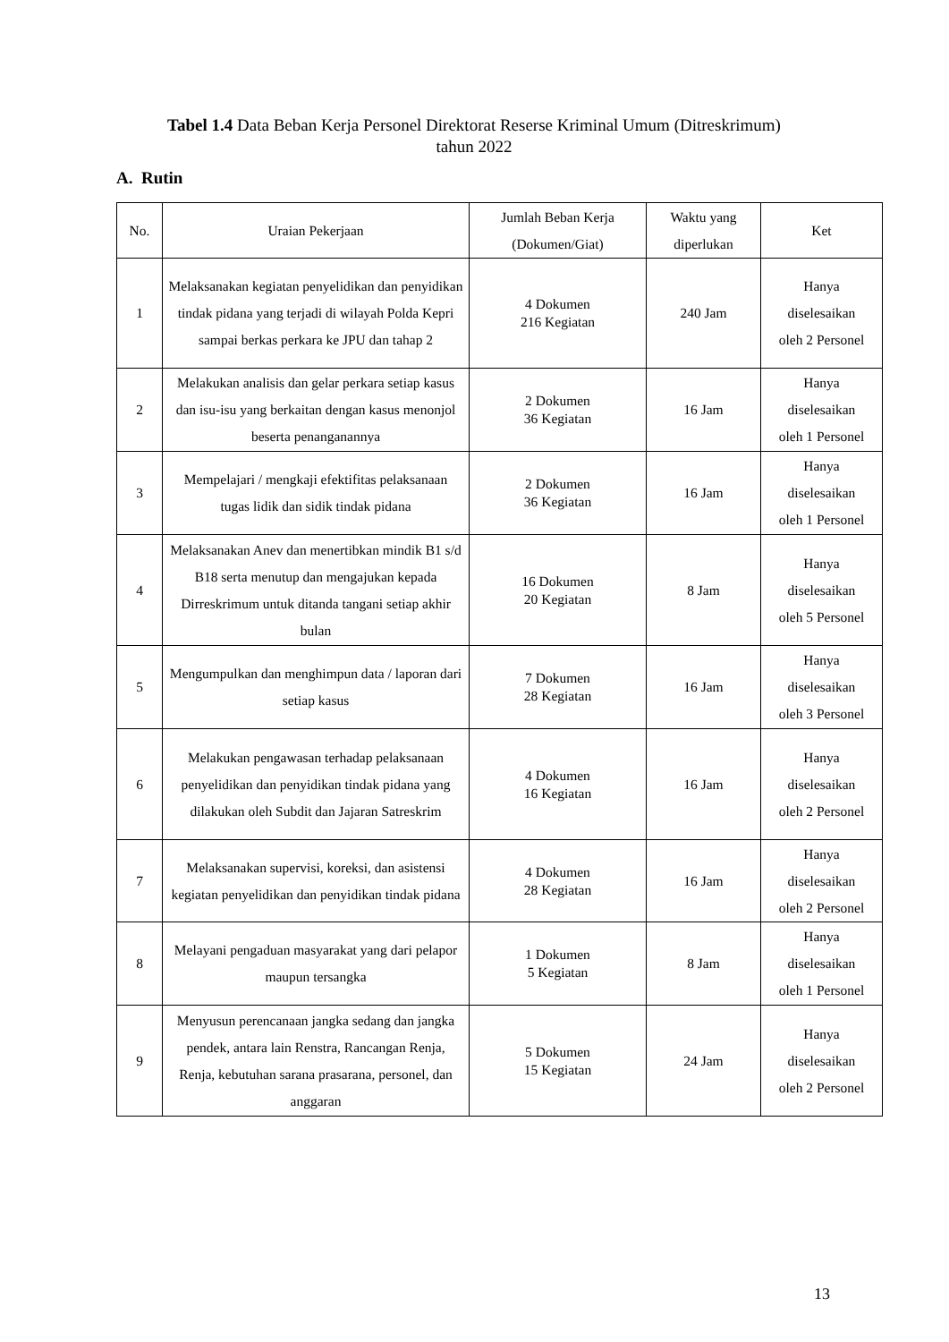Tabel 1.4 Data Beban Kerja Personel Direktorat Reserse Kriminal Umum (Ditreskrimum)
tahun 2022
A. Rutin
| No. | Uraian Pekerjaan | Jumlah Beban Kerja (Dokumen/Giat) | Waktu yang diperlukan | Ket |
| --- | --- | --- | --- | --- |
| 1 | Melaksanakan kegiatan penyelidikan dan penyidikan tindak pidana yang terjadi di wilayah Polda Kepri sampai berkas perkara ke JPU dan tahap 2 | 4 Dokumen 216 Kegiatan | 240 Jam | Hanya diselesaikan oleh 2 Personel |
| 2 | Melakukan analisis dan gelar perkara setiap kasus dan isu-isu yang berkaitan dengan kasus menonjol beserta penanganannya | 2 Dokumen 36 Kegiatan | 16 Jam | Hanya diselesaikan oleh 1 Personel |
| 3 | Mempelajari / mengkaji efektifitas pelaksanaan tugas lidik dan sidik tindak pidana | 2 Dokumen 36 Kegiatan | 16 Jam | Hanya diselesaikan oleh 1 Personel |
| 4 | Melaksanakan Anev dan menertibkan mindik B1 s/d B18 serta menutup dan mengajukan kepada Dirreskrimum untuk ditanda tangani setiap akhir bulan | 16 Dokumen 20 Kegiatan | 8 Jam | Hanya diselesaikan oleh 5 Personel |
| 5 | Mengumpulkan dan menghimpun data / laporan dari setiap kasus | 7 Dokumen 28 Kegiatan | 16 Jam | Hanya diselesaikan oleh 3 Personel |
| 6 | Melakukan pengawasan terhadap pelaksanaan penyelidikan dan penyidikan tindak pidana yang dilakukan oleh Subdit dan Jajaran Satreskrim | 4 Dokumen 16 Kegiatan | 16 Jam | Hanya diselesaikan oleh 2 Personel |
| 7 | Melaksanakan supervisi, koreksi, dan asistensi kegiatan penyelidikan dan penyidikan tindak pidana | 4 Dokumen 28 Kegiatan | 16 Jam | Hanya diselesaikan oleh 2 Personel |
| 8 | Melayani pengaduan masyarakat yang dari pelapor maupun tersangka | 1 Dokumen 5 Kegiatan | 8 Jam | Hanya diselesaikan oleh 1 Personel |
| 9 | Menyusun perencanaan jangka sedang dan jangka pendek, antara lain Renstra, Rancangan Renja, Renja, kebutuhan sarana prasarana, personel, dan anggaran | 5 Dokumen 15 Kegiatan | 24 Jam | Hanya diselesaikan oleh 2 Personel |
13